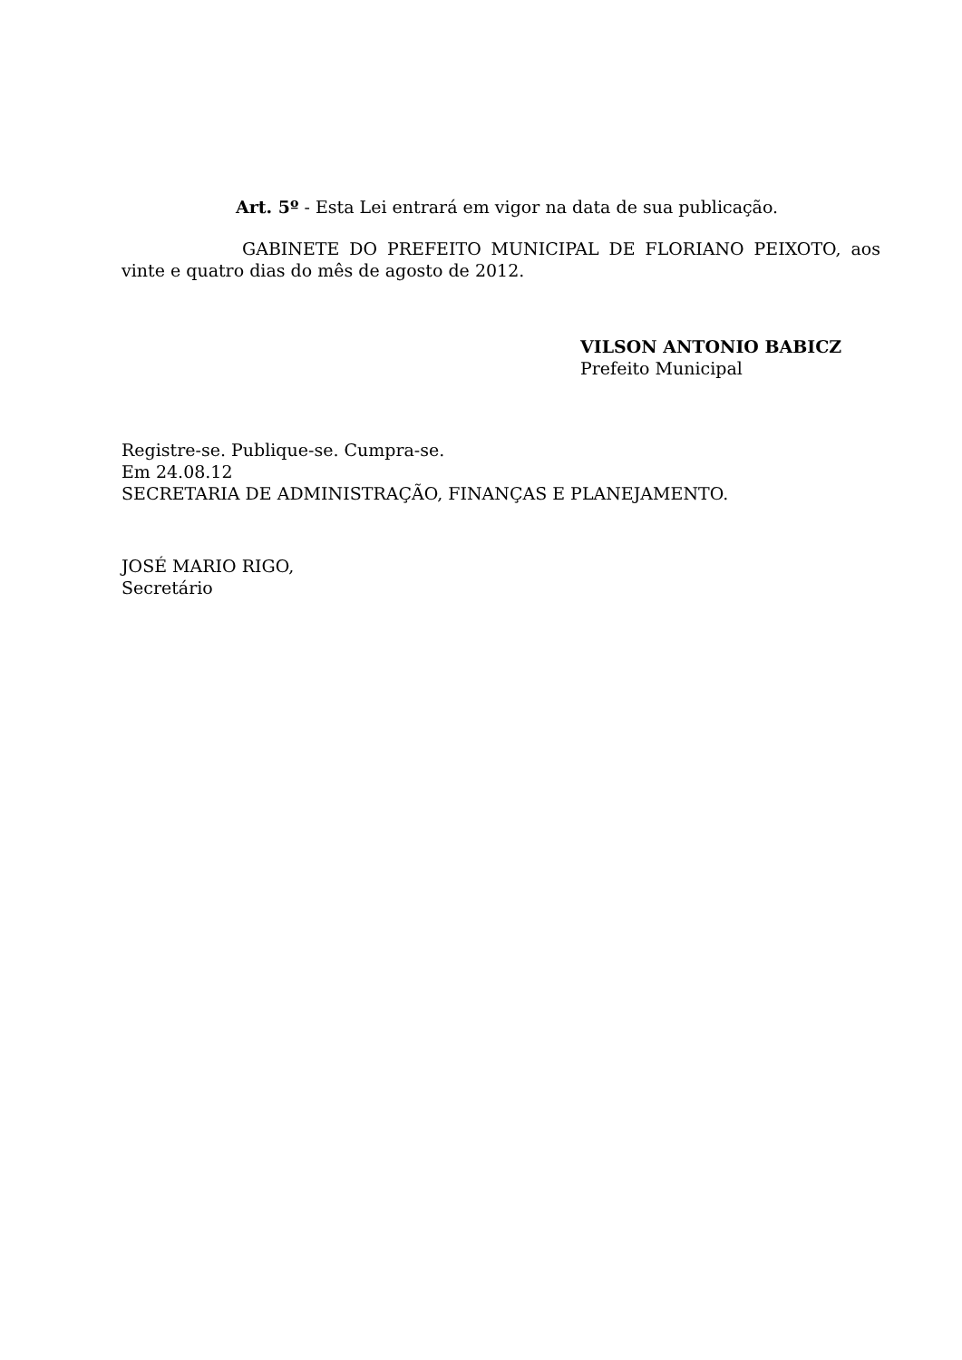Art. 5º - Esta Lei entrará em vigor na data de sua publicação.
GABINETE DO PREFEITO MUNICIPAL DE FLORIANO PEIXOTO, aos vinte e quatro dias do mês de agosto de 2012.
VILSON ANTONIO BABICZ
Prefeito Municipal
Registre-se. Publique-se. Cumpra-se.
Em 24.08.12
SECRETARIA DE ADMINISTRAÇÃO, FINANÇAS E PLANEJAMENTO.
JOSÉ MARIO RIGO,
Secretário